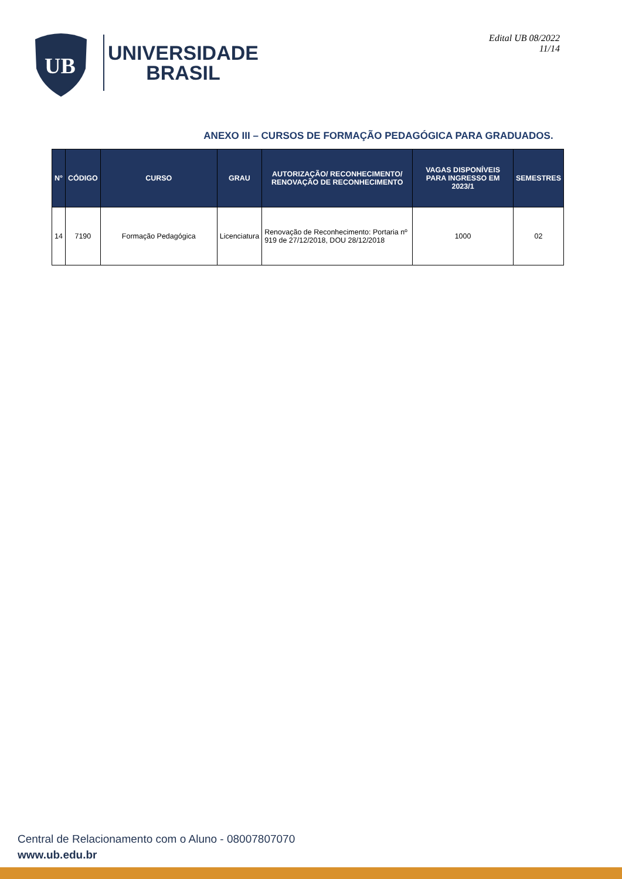UB
UNIVERSIDADE
BRASIL
Edital UB 08/2022
11/14
ANEXO III – CURSOS DE FORMAÇÃO PEDAGÓGICA PARA GRADUADOS.
| N° | CÓDIGO | CURSO | GRAU | AUTORIZAÇÃO/ RECONHECIMENTO/ RENOVAÇÃO DE RECONHECIMENTO | VAGAS DISPONÍVEIS PARA INGRESSO EM 2023/1 | SEMESTRES |
| --- | --- | --- | --- | --- | --- | --- |
| 14 | 7190 | Formação Pedagógica | Licenciatura | Renovação de Reconhecimento: Portaria nº 919 de 27/12/2018, DOU 28/12/2018 | 1000 | 02 |
Central de Relacionamento com o Aluno - 08007807070
www.ub.edu.br